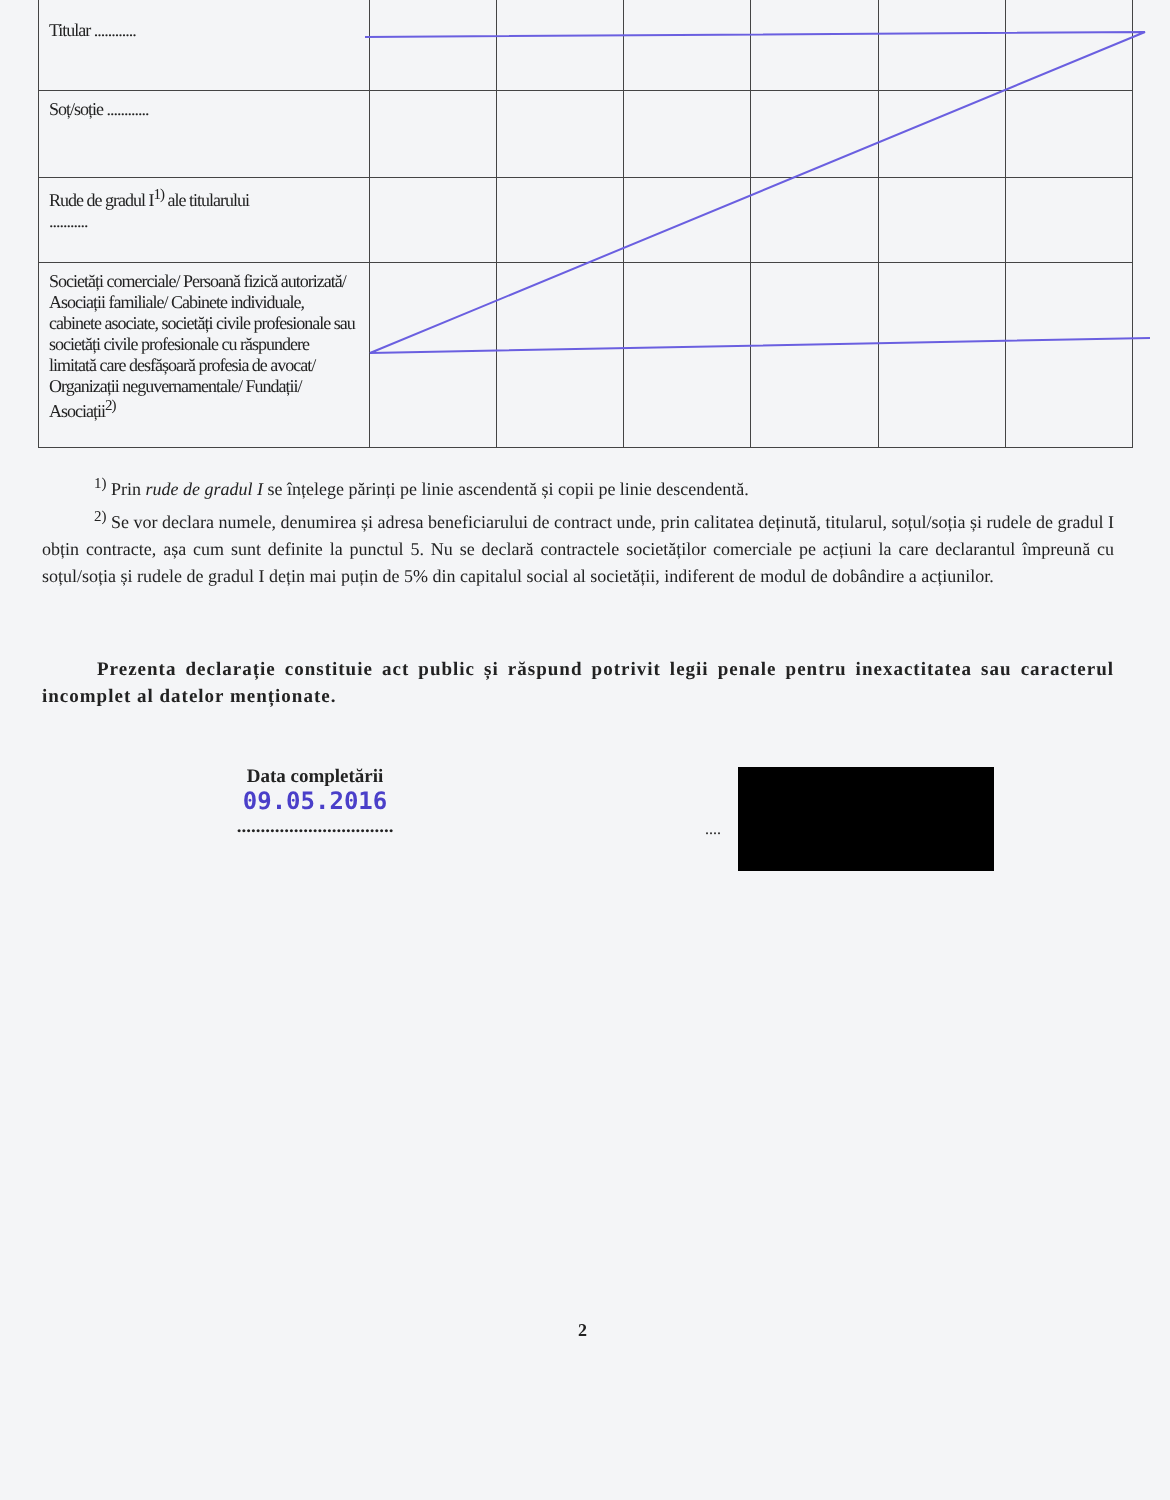| Titular ............ | | | | | | |
| Soț/soție ............ | | | | | | |
| Rude de gradul I<sup>1)</sup> ale titularului ........... | | | | | | |
| Societăți comerciale/ Persoană fizică autorizată/ Asociații familiale/ Cabinete individuale, cabinete asociate, societăți civile profesionale sau societăți civile profesionale cu răspundere limitată care desfășoară profesia de avocat/ Organizații neguvernamentale/ Fundații/ Asociații<sup>2)</sup> | | | | | | |
<sup>1)</sup> Prin rude de gradul I se înțelege părinți pe linie ascendentă și copii pe linie descendentă.
<sup>2)</sup> Se vor declara numele, denumirea și adresa beneficiarului de contract unde, prin calitatea deținută, titularul, soțul/soția și rudele de gradul I obțin contracte, așa cum sunt definite la punctul 5. Nu se declară contractele societăților comerciale pe acțiuni la care declarantul împreună cu soțul/soția și rudele de gradul I dețin mai puțin de 5% din capitalul social al societății, indiferent de modul de dobândire a acțiunilor.
Prezenta declarație constituie act public și răspund potrivit legii penale pentru inexactitatea sau caracterul incomplet al datelor menționate.
Data completării
09.05.2016
.................................
....
2